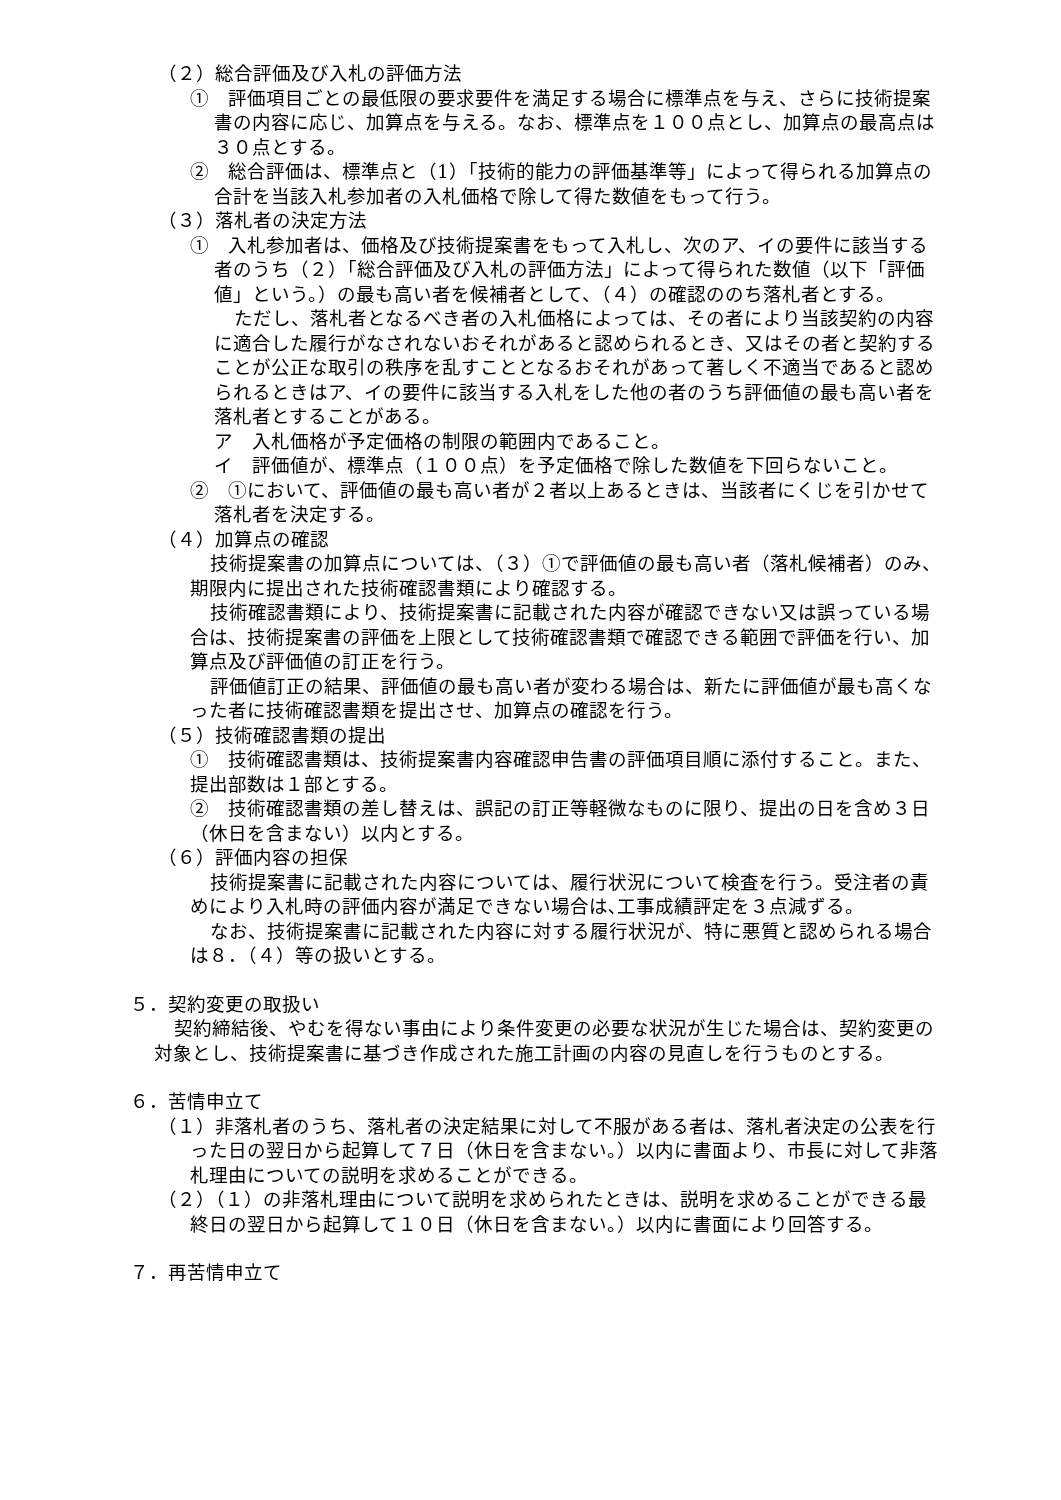（２）総合評価及び入札の評価方法
①　評価項目ごとの最低限の要求要件を満足する場合に標準点を与え、さらに技術提案書の内容に応じ、加算点を与える。なお、標準点を１００点とし、加算点の最高点は３０点とする。
②　総合評価は、標準点と（1）「技術的能力の評価基準等」によって得られる加算点の合計を当該入札参加者の入札価格で除して得た数値をもって行う。
（３）落札者の決定方法
①　入札参加者は、価格及び技術提案書をもって入札し、次のア、イの要件に該当する者のうち（２）「総合評価及び入札の評価方法」によって得られた数値（以下「評価値」という。）の最も高い者を候補者として、（４）の確認ののち落札者とする。
ただし、落札者となるべき者の入札価格によっては、その者により当該契約の内容に適合した履行がなされないおそれがあると認められるとき、又はその者と契約することが公正な取引の秩序を乱すこととなるおそれがあって著しく不適当であると認められるときはア、イの要件に該当する入札をした他の者のうち評価値の最も高い者を落札者とすることがある。
ア　入札価格が予定価格の制限の範囲内であること。
イ　評価値が、標準点（１００点）を予定価格で除した数値を下回らないこと。
②　①において、評価値の最も高い者が２者以上あるときは、当該者にくじを引かせて落札者を決定する。
（４）加算点の確認
技術提案書の加算点については、（３）①で評価値の最も高い者（落札候補者）のみ、期限内に提出された技術確認書類により確認する。
技術確認書類により、技術提案書に記載された内容が確認できない又は誤っている場合は、技術提案書の評価を上限として技術確認書類で確認できる範囲で評価を行い、加算点及び評価値の訂正を行う。
評価値訂正の結果、評価値の最も高い者が変わる場合は、新たに評価値が最も高くなった者に技術確認書類を提出させ、加算点の確認を行う。
（５）技術確認書類の提出
①　技術確認書類は、技術提案書内容確認申告書の評価項目順に添付すること。また、提出部数は１部とする。
②　技術確認書類の差し替えは、誤記の訂正等軽微なものに限り、提出の日を含め３日（休日を含まない）以内とする。
（６）評価内容の担保
技術提案書に記載された内容については、履行状況について検査を行う。受注者の責めにより入札時の評価内容が満足できない場合は､工事成績評定を３点減ずる。
なお、技術提案書に記載された内容に対する履行状況が、特に悪質と認められる場合は８．（４）等の扱いとする。
５．契約変更の取扱い
契約締結後、やむを得ない事由により条件変更の必要な状況が生じた場合は、契約変更の対象とし、技術提案書に基づき作成された施工計画の内容の見直しを行うものとする。
６．苦情申立て
（１）非落札者のうち、落札者の決定結果に対して不服がある者は、落札者決定の公表を行った日の翌日から起算して７日（休日を含まない。）以内に書面より、市長に対して非落札理由についての説明を求めることができる。
（２）（１）の非落札理由について説明を求められたときは、説明を求めることができる最終日の翌日から起算して１０日（休日を含まない。）以内に書面により回答する。
７．再苦情申立て